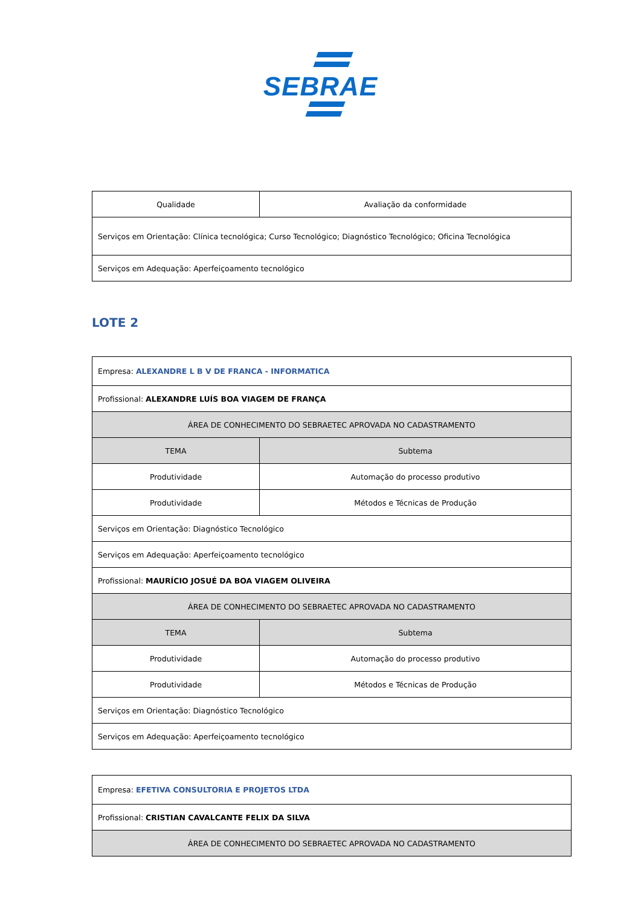SEBRAE
| Qualidade | Avaliação da conformidade |
| Serviços em Orientação: Clínica tecnológica; Curso Tecnológico; Diagnóstico Tecnológico; Oficina Tecnológica | |
| Serviços em Adequação: Aperfeiçoamento tecnológico | |
LOTE 2
| Empresa: ALEXANDRE L B V DE FRANCA - INFORMATICA | |
| Profissional: ALEXANDRE LUÍS BOA VIAGEM DE FRANÇA | |
| ÁREA DE CONHECIMENTO DO SEBRAETEC APROVADA NO CADASTRAMENTO | |
| TEMA | Subtema |
| Produtividade | Automação do processo produtivo |
| Produtividade | Métodos e Técnicas de Produção |
| Serviços em Orientação: Diagnóstico Tecnológico | |
| Serviços em Adequação: Aperfeiçoamento tecnológico | |
| Profissional: MAURÍCIO JOSUÉ DA BOA VIAGEM OLIVEIRA | |
| ÁREA DE CONHECIMENTO DO SEBRAETEC APROVADA NO CADASTRAMENTO | |
| TEMA | Subtema |
| Produtividade | Automação do processo produtivo |
| Produtividade | Métodos e Técnicas de Produção |
| Serviços em Orientação: Diagnóstico Tecnológico | |
| Serviços em Adequação: Aperfeiçoamento tecnológico | |
| Empresa: EFETIVA CONSULTORIA E PROJETOS LTDA |
| Profissional: CRISTIAN CAVALCANTE FELIX DA SILVA |
| ÁREA DE CONHECIMENTO DO SEBRAETEC APROVADA NO CADASTRAMENTO |